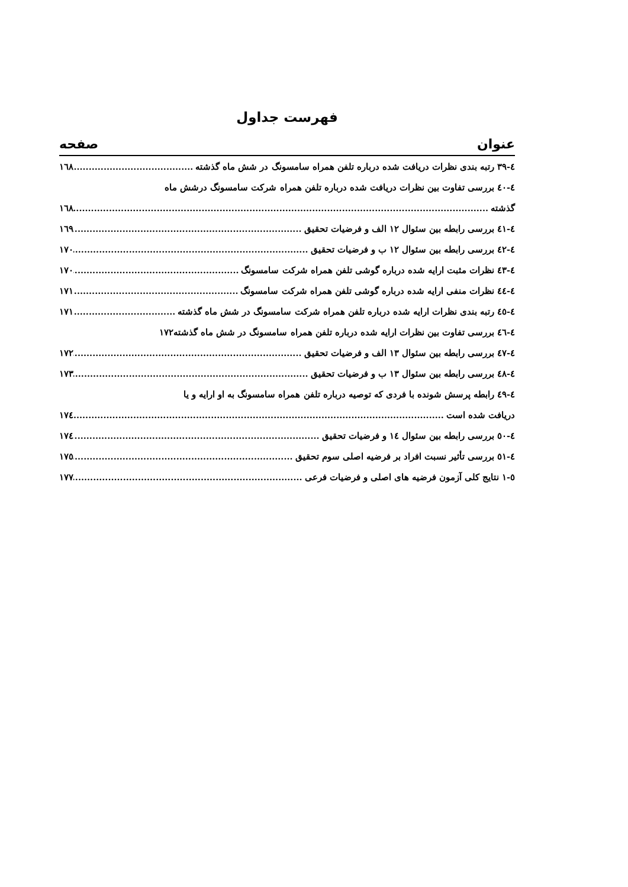فهرست جداول
عنوان صفحه
٤-٣٩ رتبه بندی نظرات دریافت شده درباره تلفن همراه سامسونگ در شش ماه گذشته ١٦٨
٤-٤٠ بررسی تفاوت بین نظرات دریافت شده درباره تلفن همراه شرکت سامسونگ درشش ماه
گذشته ١٦٨
٤-٤١ بررسی رابطه بین سئوال ١٢ الف و فرضیات تحقیق ١٦٩
٤-٤٢ بررسی رابطه بین سئوال ١٢ ب و فرضیات تحقیق ١٧٠
٤-٤٣ نظرات مثبت ارایه شده درباره گوشی تلفن همراه شرکت سامسونگ ١٧٠
٤-٤٤ نظرات منفی ارایه شده درباره گوشی تلفن همراه شرکت سامسونگ ١٧١
٤-٤٥ رتبه بندی نظرات ارایه شده درباره تلفن همراه شرکت سامسونگ در شش ماه گذشته ١٧١
٤-٤٦ بررسی تفاوت بین نظرات ارایه شده درباره تلفن همراه سامسونگ در شش ماه گذشته ١٧٢
٤-٤٧ بررسی رابطه بین سئوال ١٣ الف و فرضیات تحقیق ١٧٢
٤-٤٨ بررسی رابطه بین سئوال ١٣ ب و فرضیات تحقیق ١٧٣
٤-٤٩ رابطه پرسش شونده با فردی که توصیه درباره تلفن همراه سامسونگ به او ارایه و یا
دریافت شده است ١٧٤
٤-٥٠ بررسی رابطه بین سئوال ١٤ و فرضیات تحقیق ١٧٤
٤-٥١ بررسی تأثیر نسبت افراد بر فرضیه اصلی سوم تحقیق ١٧٥
٥-١ نتایج کلی آزمون فرضیه های اصلی و فرضیات فرعی ١٧٧